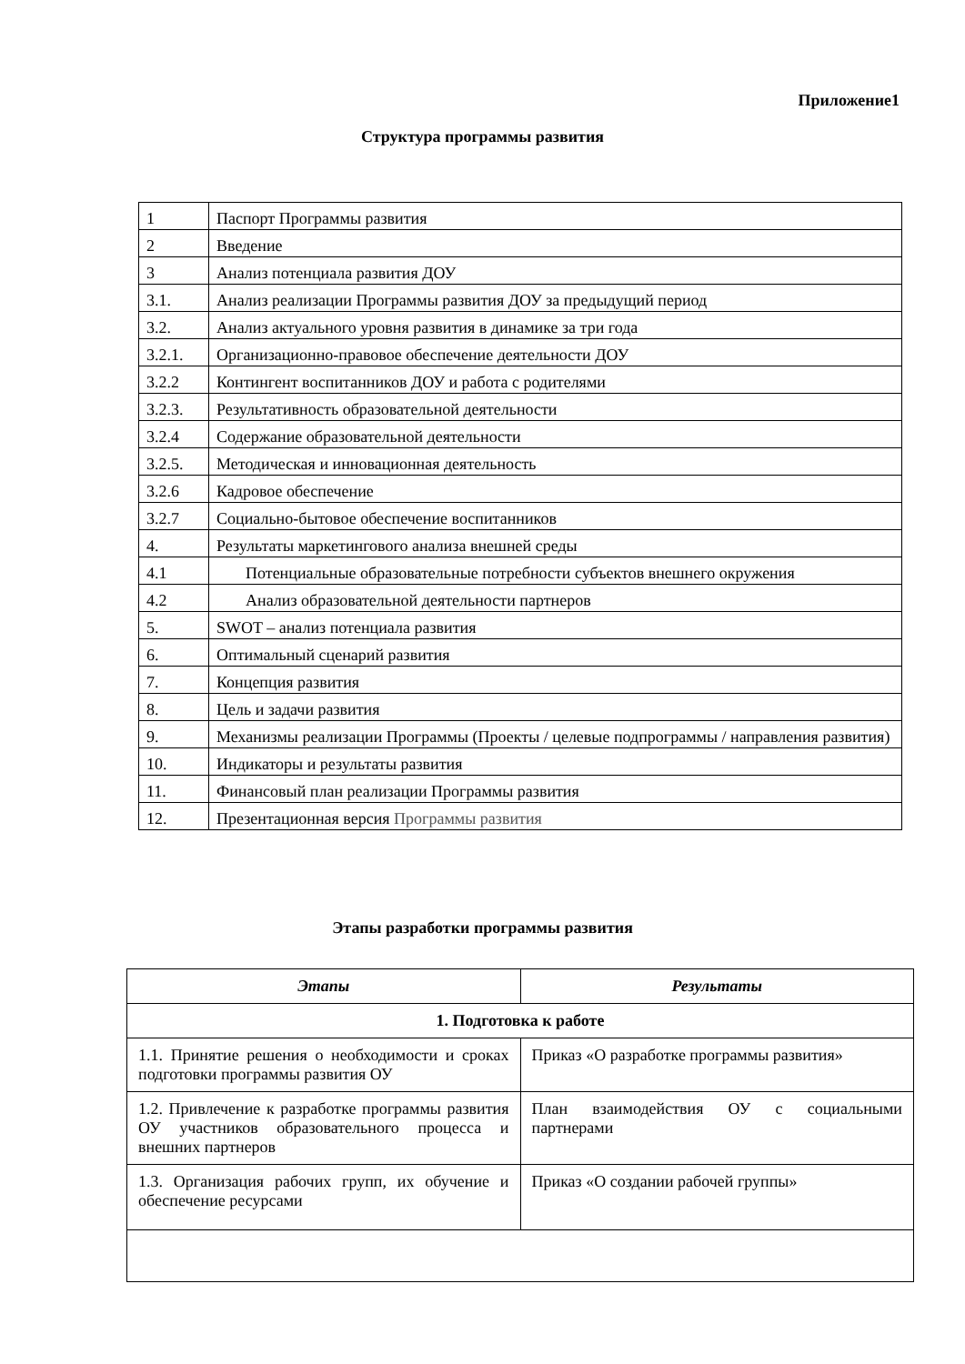Приложение1
Структура программы развития
| 1 | Паспорт Программы развития |
| 2 | Введение |
| 3 | Анализ потенциала развития ДОУ |
| 3.1. | Анализ реализации Программы развития ДОУ за предыдущий период |
| 3.2. | Анализ актуального уровня развития в динамике за три года |
| 3.2.1. | Организационно-правовое обеспечение деятельности ДОУ |
| 3.2.2 | Контингент воспитанников ДОУ и работа с родителями |
| 3.2.3. | Результативность образовательной деятельности |
| 3.2.4 | Содержание образовательной деятельности |
| 3.2.5. | Методическая и инновационная деятельность |
| 3.2.6 | Кадровое обеспечение |
| 3.2.7 | Социально-бытовое обеспечение воспитанников |
| 4. | Результаты маркетингового анализа внешней среды |
| 4.1 | Потенциальные образовательные потребности субъектов внешнего окружения |
| 4.2 | Анализ образовательной деятельности партнеров |
| 5. | SWOT – анализ потенциала развития |
| 6. | Оптимальный сценарий развития |
| 7. | Концепция развития |
| 8. | Цель и задачи развития |
| 9. | Механизмы реализации Программы (Проекты / целевые подпрограммы / направления развития) |
| 10. | Индикаторы и результаты развития |
| 11. | Финансовый план реализации Программы развития |
| 12. | Презентационная версия Программы развития |
Этапы разработки программы развития
| Этапы | Результаты |
| --- | --- |
| 1. Подготовка к работе | |
| 1.1. Принятие решения о необходимости и сроках подготовки программы развития ОУ | Приказ «О разработке программы развития» |
| 1.2. Привлечение к разработке программы развития ОУ участников образовательного процесса и внешних партнеров | План взаимодействия ОУ с социальными партнерами |
| 1.3. Организация рабочих групп, их обучение и обеспечение ресурсами | Приказ «О создании рабочей группы» |